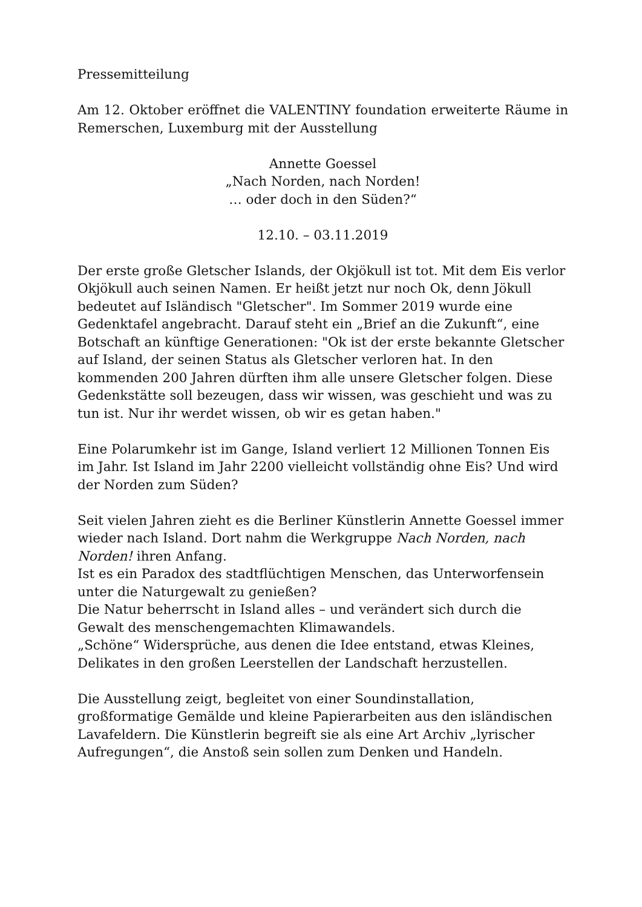Pressemitteilung
Am 12. Oktober eröffnet die VALENTINY foundation erweiterte Räume in Remerschen, Luxemburg mit der Ausstellung
Annette Goessel
„Nach Norden, nach Norden!
… oder doch in den Süden?“
12.10. – 03.11.2019
Der erste große Gletscher Islands, der Okjökull ist tot. Mit dem Eis verlor Okjökull auch seinen Namen. Er heißt jetzt nur noch Ok, denn Jökull bedeutet auf Isländisch "Gletscher". Im Sommer 2019 wurde eine Gedenktafel angebracht. Darauf steht ein „Brief an die Zukunft“, eine Botschaft an künftige Generationen: "Ok ist der erste bekannte Gletscher auf Island, der seinen Status als Gletscher verloren hat. In den kommenden 200 Jahren dürften ihm alle unsere Gletscher folgen. Diese Gedenkstätte soll bezeugen, dass wir wissen, was geschieht und was zu tun ist. Nur ihr werdet wissen, ob wir es getan haben."
Eine Polarumkehr ist im Gange, Island verliert 12 Millionen Tonnen Eis im Jahr. Ist Island im Jahr 2200 vielleicht vollständig ohne Eis? Und wird der Norden zum Süden?
Seit vielen Jahren zieht es die Berliner Künstlerin Annette Goessel immer wieder nach Island. Dort nahm die Werkgruppe Nach Norden, nach Norden! ihren Anfang.
Ist es ein Paradox des stadtflüchtigen Menschen, das Unterworfensein unter die Naturgewalt zu genießen?
Die Natur beherrscht in Island alles – und verändert sich durch die Gewalt des menschengemachten Klimawandels.
„Schöne“ Widersprüche, aus denen die Idee entstand, etwas Kleines, Delikates in den großen Leerstellen der Landschaft herzustellen.
Die Ausstellung zeigt, begleitet von einer Soundinstallation, großformatige Gemälde und kleine Papierarbeiten aus den isländischen Lavafeldern. Die Künstlerin begreift sie als eine Art Archiv „lyrischer Aufregungen“, die Anstoß sein sollen zum Denken und Handeln.